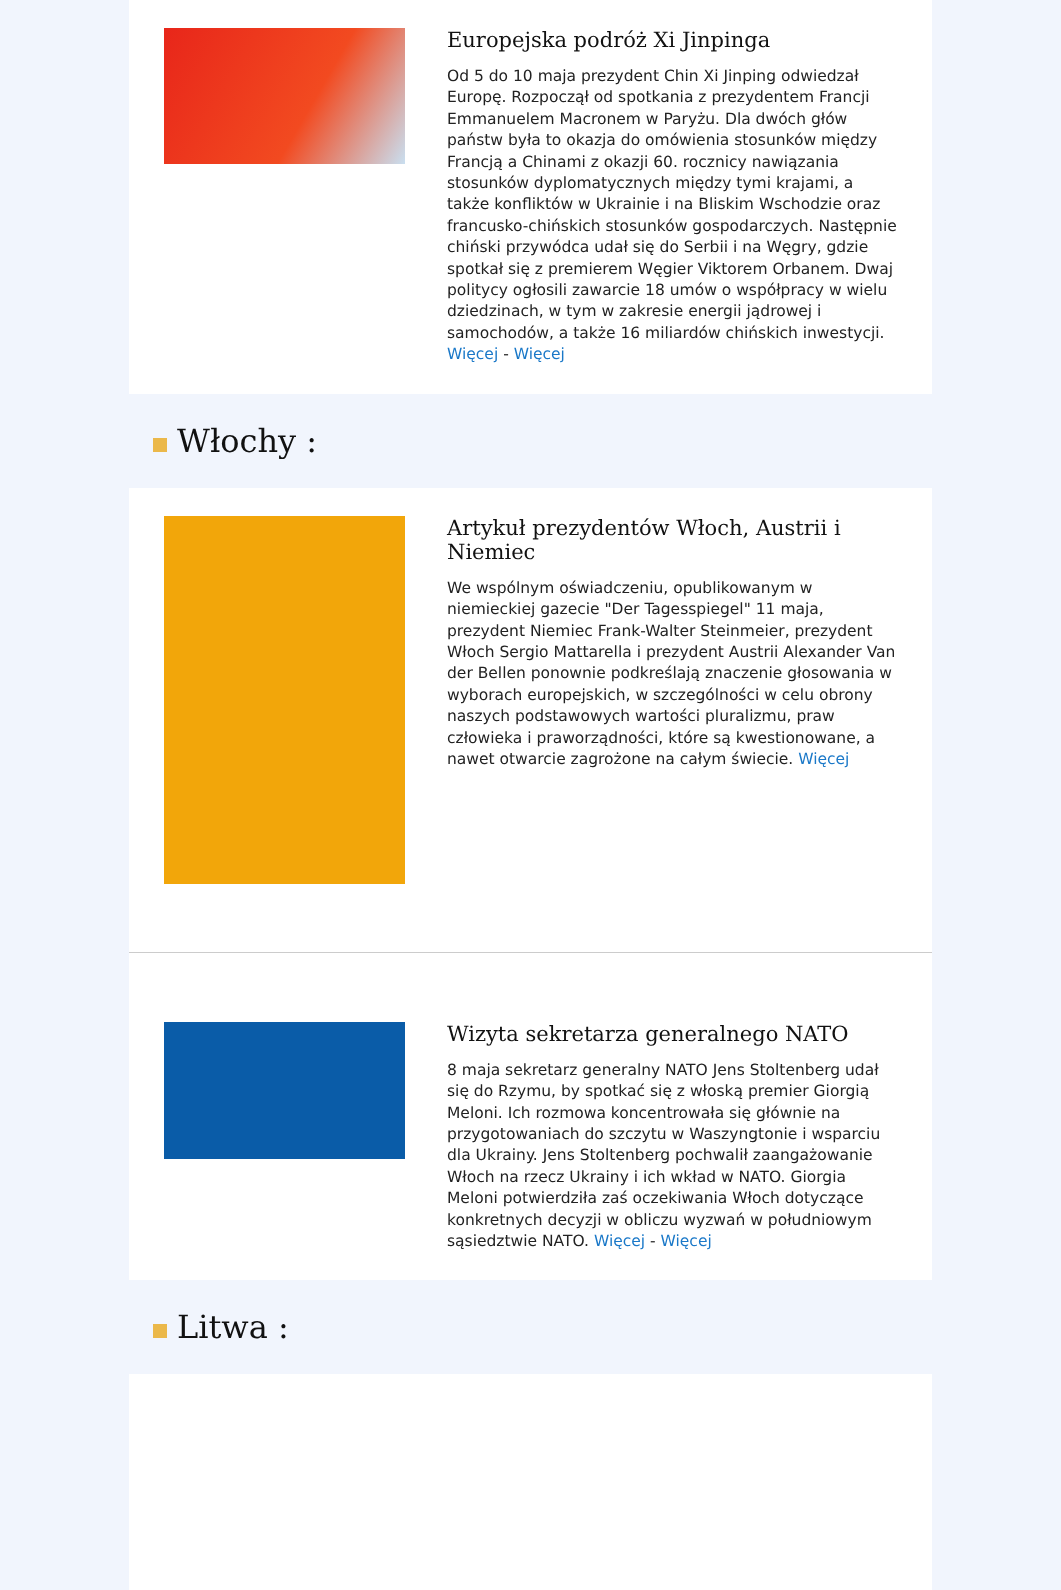Europejska podróż Xi Jinpinga
Od 5 do 10 maja prezydent Chin Xi Jinping odwiedzał Europę. Rozpoczął od spotkania z prezydentem Francji Emmanuelem Macronem w Paryżu. Dla dwóch głów państw była to okazja do omówienia stosunków między Francją a Chinami z okazji 60. rocznicy nawiązania stosunków dyplomatycznych między tymi krajami, a także konfliktów w Ukrainie i na Bliskim Wschodzie oraz francusko-chińskich stosunków gospodarczych. Następnie chiński przywódca udał się do Serbii i na Węgry, gdzie spotkał się z premierem Węgier Viktorem Orbanem. Dwaj politycy ogłosili zawarcie 18 umów o współpracy w wielu dziedzinach, w tym w zakresie energii jądrowej i samochodów, a także 16 miliardów chińskich inwestycji. Więcej - Więcej
Włochy :
Artykuł prezydentów Włoch, Austrii i Niemiec
We wspólnym oświadczeniu, opublikowanym w niemieckiej gazecie "Der Tagesspiegel" 11 maja, prezydent Niemiec Frank-Walter Steinmeier, prezydent Włoch Sergio Mattarella i prezydent Austrii Alexander Van der Bellen ponownie podkreślają znaczenie głosowania w wyborach europejskich, w szczególności w celu obrony naszych podstawowych wartości pluralizmu, praw człowieka i praworządności, które są kwestionowane, a nawet otwarcie zagrożone na całym świecie. Więcej
Wizyta sekretarza generalnego NATO
8 maja sekretarz generalny NATO Jens Stoltenberg udał się do Rzymu, by spotkać się z włoską premier Giorgią Meloni. Ich rozmowa koncentrowała się głównie na przygotowaniach do szczytu w Waszyngtonie i wsparciu dla Ukrainy. Jens Stoltenberg pochwalił zaangażowanie Włoch na rzecz Ukrainy i ich wkład w NATO. Giorgia Meloni potwierdziła zaś oczekiwania Włoch dotyczące konkretnych decyzji w obliczu wyzwań w południowym sąsiedztwie NATO. Więcej - Więcej
Litwa :